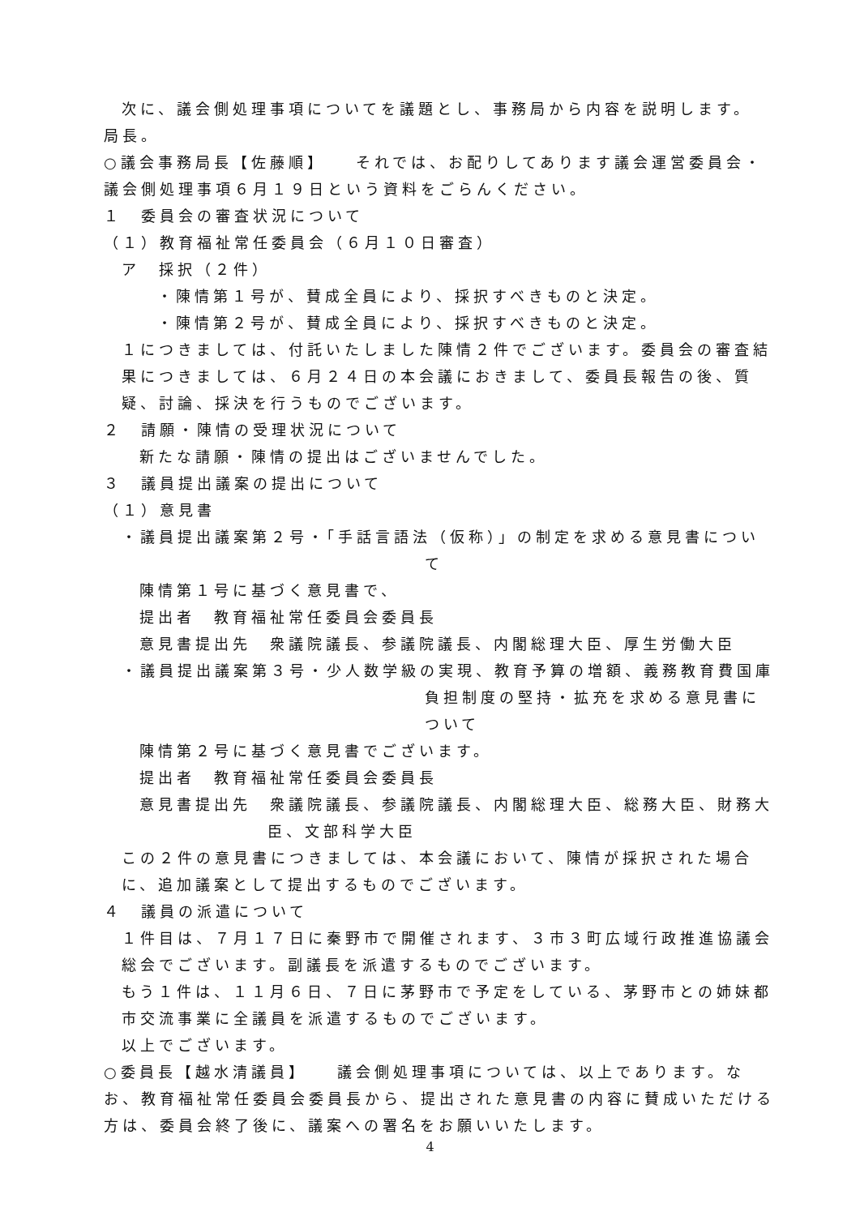次に、議会側処理事項についてを議題とし、事務局から内容を説明します。
局長。
○議会事務局長【佐藤順】　　それでは、お配りしてあります議会運営委員会・議会側処理事項６月１９日という資料をごらんください。
１　委員会の審査状況について
（１）教育福祉常任委員会（６月１０日審査）
ア　採択（２件）
・陳情第１号が、賛成全員により、採択すべきものと決定。
・陳情第２号が、賛成全員により、採択すべきものと決定。
１につきましては、付託いたしました陳情２件でございます。委員会の審査結果につきましては、６月２４日の本会議におきまして、委員長報告の後、質疑、討論、採決を行うものでございます。
２　請願・陳情の受理状況について
新たな請願・陳情の提出はございませんでした。
３　議員提出議案の提出について
（１）意見書
・議員提出議案第２号・「手話言語法（仮称）」の制定を求める意見書につい
て
陳情第１号に基づく意見書で、
提出者　教育福祉常任委員会委員長
意見書提出先　衆議院議長、参議院議長、内閣総理大臣、厚生労働大臣
・議員提出議案第３号・少人数学級の実現、教育予算の増額、義務教育費国庫
負担制度の堅持・拡充を求める意見書について
陳情第２号に基づく意見書でございます。
提出者　教育福祉常任委員会委員長
意見書提出先　衆議院議長、参議院議長、内閣総理大臣、総務大臣、財務大
臣、文部科学大臣
この２件の意見書につきましては、本会議において、陳情が採択された場合に、追加議案として提出するものでございます。
４　議員の派遣について
１件目は、７月１７日に秦野市で開催されます、３市３町広域行政推進協議会総会でございます。副議長を派遣するものでございます。
もう１件は、１１月６日、７日に茅野市で予定をしている、茅野市との姉妹都市交流事業に全議員を派遣するものでございます。
以上でございます。
○委員長【越水清議員】　　議会側処理事項については、以上であります。なお、教育福祉常任委員会委員長から、提出された意見書の内容に賛成いただける方は、委員会終了後に、議案への署名をお願いいたします。
4